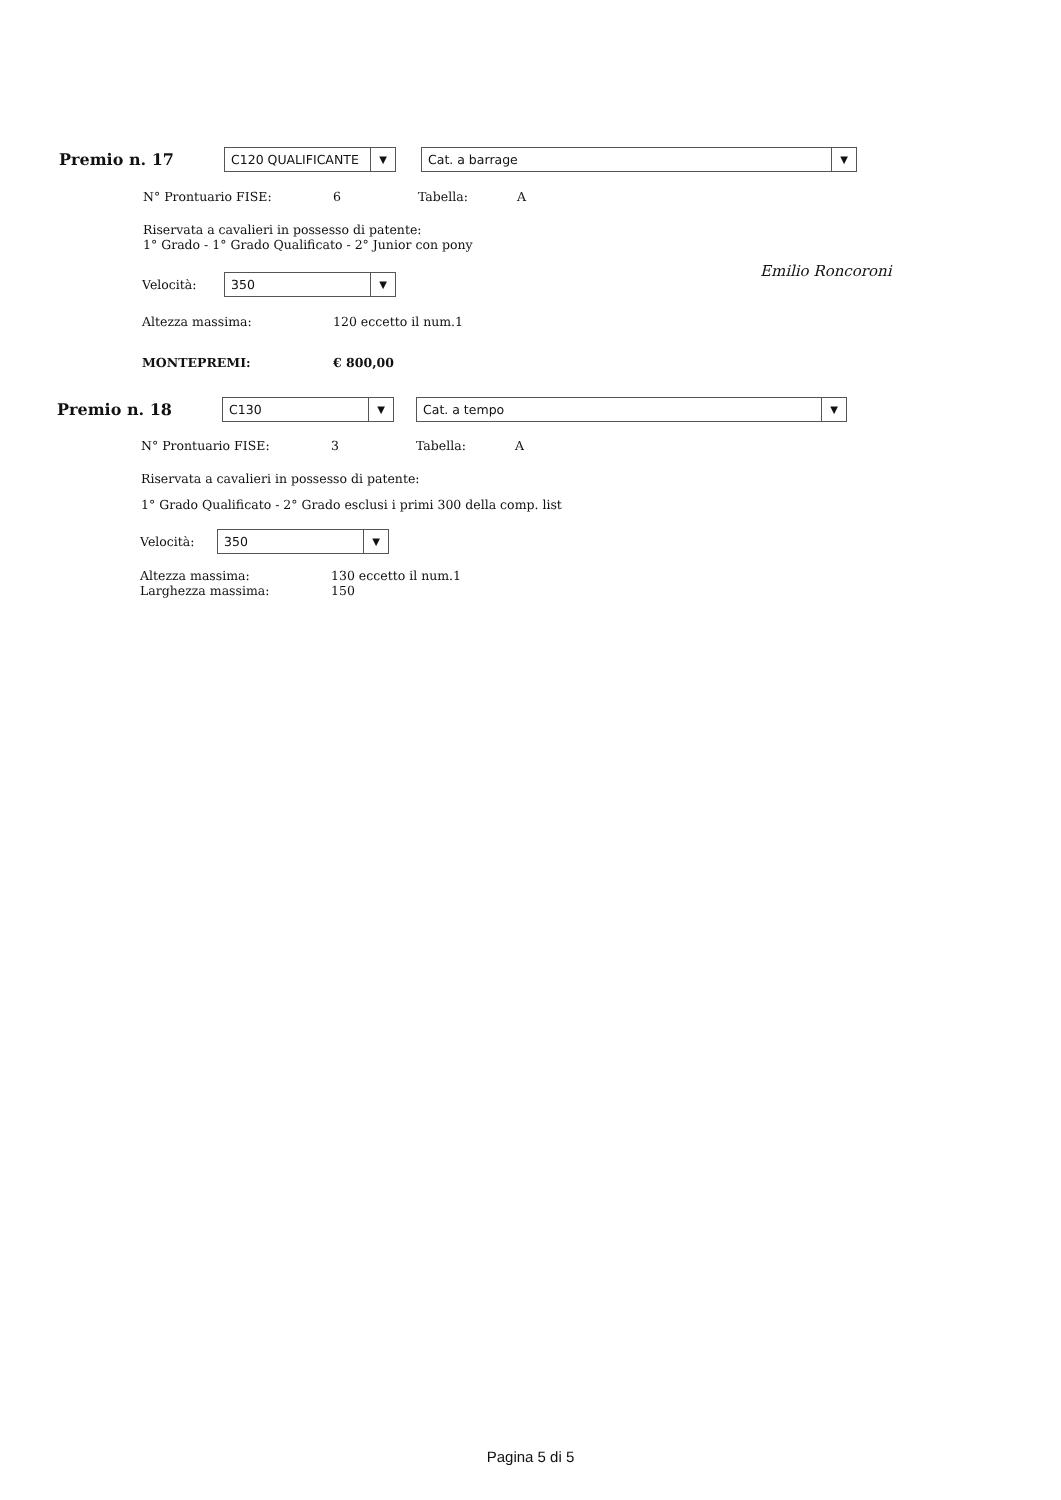Premio n. 17
C120 QUALIFICANTE ▼
Cat. a barrage ▼
N° Prontuario FISE: 6 Tabella: A
Riservata a cavalieri in possesso di patente:
1° Grado - 1° Grado Qualificato - 2° Junior con pony
Velocità:
350 ▼
Altezza massima: 120 eccetto il num.1
MONTEPREMI: € 800,00
Emilio Roncoroni
Premio n. 18
C130 ▼
Cat. a tempo ▼
N° Prontuario FISE: 3 Tabella: A
Riservata a cavalieri in possesso di patente:
1° Grado Qualificato - 2° Grado esclusi i primi 300 della comp. list
Velocità:
350 ▼
Altezza massima:
Larghezza massima:
130 eccetto il num.1
150
Pagina 5 di 5